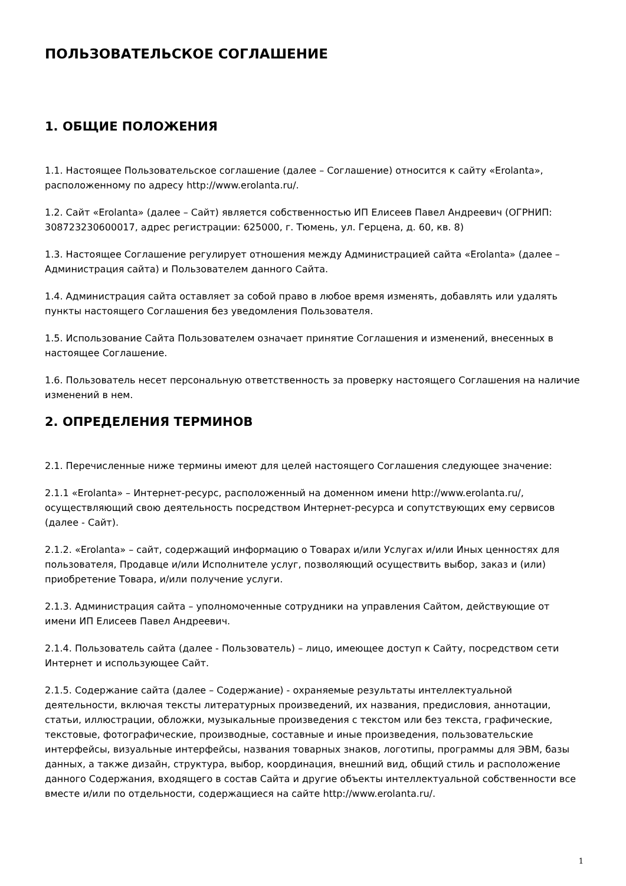ПОЛЬЗОВАТЕЛЬСКОЕ СОГЛАШЕНИЕ
1. ОБЩИЕ ПОЛОЖЕНИЯ
1.1. Настоящее Пользовательское соглашение (далее – Соглашение) относится к сайту «Erolanta», расположенному по адресу http://www.erolanta.ru/.
1.2. Сайт «Erolanta» (далее – Сайт) является собственностью ИП Елисеев Павел Андреевич (ОГРНИП: 308723230600017, адрес регистрации: 625000, г. Тюмень, ул. Герцена, д. 60, кв. 8)
1.3. Настоящее Соглашение регулирует отношения между Администрацией сайта «Erolanta» (далее – Администрация сайта) и Пользователем данного Сайта.
1.4. Администрация сайта оставляет за собой право в любое время изменять, добавлять или удалять пункты настоящего Соглашения без уведомления Пользователя.
1.5. Использование Сайта Пользователем означает принятие Соглашения и изменений, внесенных в настоящее Соглашение.
1.6. Пользователь несет персональную ответственность за проверку настоящего Соглашения на наличие изменений в нем.
2. ОПРЕДЕЛЕНИЯ ТЕРМИНОВ
2.1. Перечисленные ниже термины имеют для целей настоящего Соглашения следующее значение:
2.1.1 «Erolanta» – Интернет-ресурс, расположенный на доменном имени http://www.erolanta.ru/, осуществляющий свою деятельность посредством Интернет-ресурса и сопутствующих ему сервисов (далее - Сайт).
2.1.2. «Erolanta» – сайт, содержащий информацию о Товарах и/или Услугах и/или Иных ценностях для пользователя, Продавце и/или Исполнителе услуг, позволяющий осуществить выбор, заказ и (или) приобретение Товара, и/или получение услуги.
2.1.3. Администрация сайта – уполномоченные сотрудники на управления Сайтом, действующие от имени ИП Елисеев Павел Андреевич.
2.1.4. Пользователь сайта (далее - Пользователь) – лицо, имеющее доступ к Сайту, посредством сети Интернет и использующее Сайт.
2.1.5. Содержание сайта (далее – Содержание) - охраняемые результаты интеллектуальной деятельности, включая тексты литературных произведений, их названия, предисловия, аннотации, статьи, иллюстрации, обложки, музыкальные произведения с текстом или без текста, графические, текстовые, фотографические, производные, составные и иные произведения, пользовательские интерфейсы, визуальные интерфейсы, названия товарных знаков, логотипы, программы для ЭВМ, базы данных, а также дизайн, структура, выбор, координация, внешний вид, общий стиль и расположение данного Содержания, входящего в состав Сайта и другие объекты интеллектуальной собственности все вместе и/или по отдельности, содержащиеся на сайте http://www.erolanta.ru/.
1